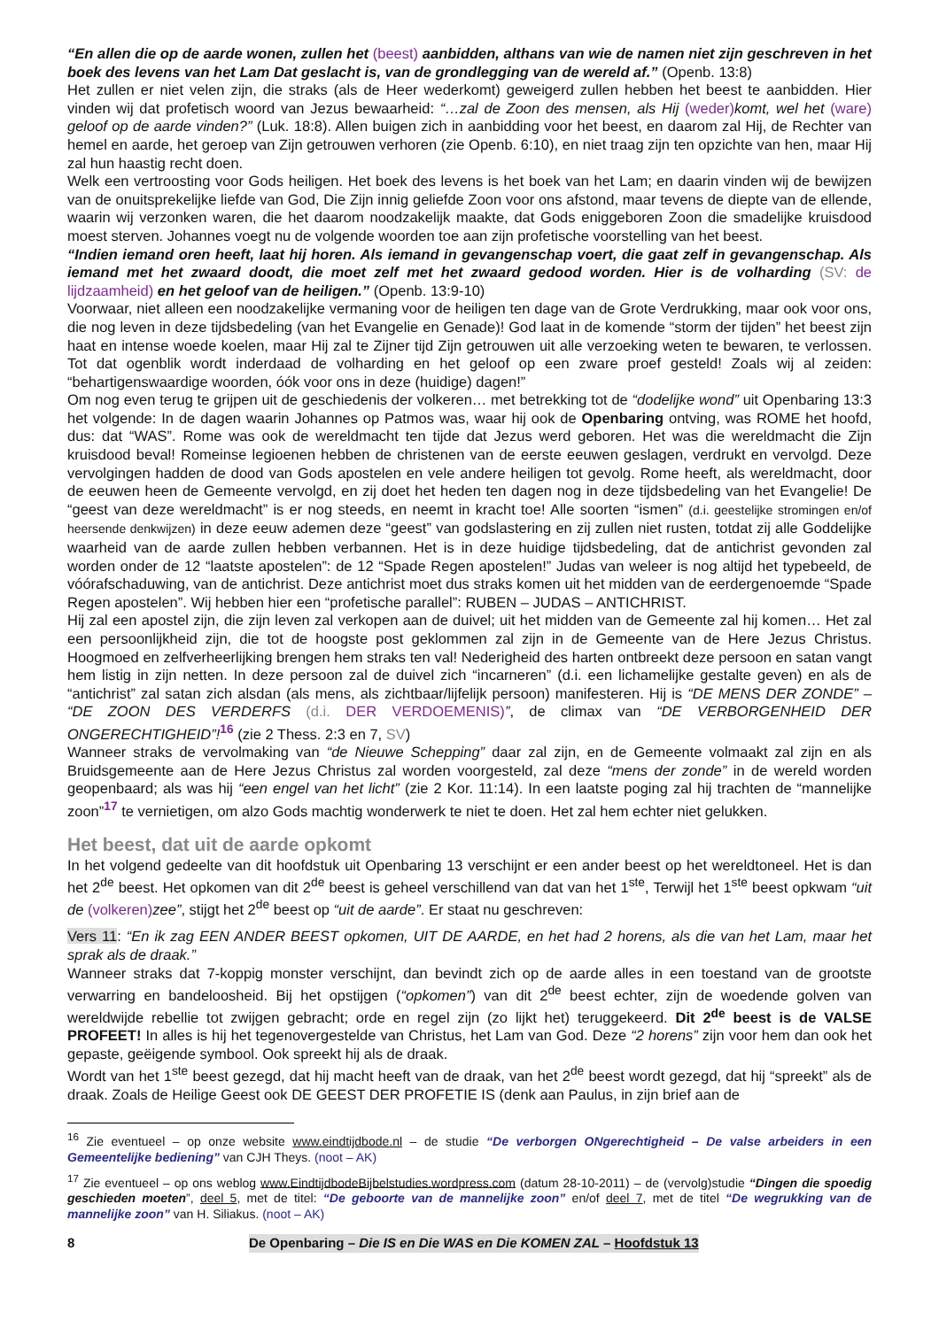“En allen die op de aarde wonen, zullen het (beest) aanbidden, althans van wie de namen niet zijn geschreven in het boek des levens van het Lam Dat geslacht is, van de grondlegging van de wereld af.” (Openb. 13:8)
Het zullen er niet velen zijn, die straks (als de Heer wederkomt) geweigerd zullen hebben het beest te aanbidden. Hier vinden wij dat profetisch woord van Jezus bewaarheid: “…zal de Zoon des mensen, als Hij (weder) komt, wel het (ware) geloof op de aarde vinden?” (Luk. 18:8). Allen buigen zich in aanbidding voor het beest, en daarom zal Hij, de Rechter van hemel en aarde, het geroep van Zijn getrouwen verhoren (zie Openb. 6:10), en niet traag zijn ten opzichte van hen, maar Hij zal hun haastig recht doen.
Welk een vertroosting voor Gods heiligen. Het boek des levens is het boek van het Lam; en daarin vinden wij de bewijzen van de onuitsprekelijke liefde van God, Die Zijn innig geliefde Zoon voor ons afstond, maar tevens de diepte van de ellende, waarin wij verzonken waren, die het daarom noodzakelijk maakte, dat Gods eniggeboren Zoon die smadelijke kruisdood moest sterven. Johannes voegt nu de volgende woorden toe aan zijn profetische voorstelling van het beest.
“Indien iemand oren heeft, laat hij horen. Als iemand in gevangenschap voert, die gaat zelf in gevangenschap. Als iemand met het zwaard doodt, die moet zelf met het zwaard gedood worden. Hier is de volharding (SV: de lijdzaamheid) en het geloof van de heiligen.” (Openb. 13:9-10)
Voorwaar, niet alleen een noodzakelijke vermaning voor de heiligen ten dage van de Grote Verdrukking, maar ook voor ons, die nog leven in deze tijdsbedeling (van het Evangelie en Genade)! God laat in de komende “storm der tijden” het beest zijn haat en intense woede koelen, maar Hij zal te Zijner tijd Zijn getrouwen uit alle verzoeking weten te bewaren, te verlossen. Tot dat ogenblik wordt inderdaad de volharding en het geloof op een zware proef gesteld! Zoals wij al zeiden: “behartigenswaardige woorden, óók voor ons in deze (huidige) dagen!”
Om nog even terug te grijpen uit de geschiedenis der volkeren… met betrekking tot de “dodelijke wond” uit Openbaring 13:3 het volgende: In de dagen waarin Johannes op Patmos was, waar hij ook de Openbaring ontving, was ROME het hoofd, dus: dat “WAS”. Rome was ook de wereldmacht ten tijde dat Jezus werd geboren. Het was die wereldmacht die Zijn kruisdood beval! Romeinse legioenen hebben de christenen van de eerste eeuwen geslagen, verdrukt en vervolgd. Deze vervolgingen hadden de dood van Gods apostelen en vele andere heiligen tot gevolg. Rome heeft, als wereldmacht, door de eeuwen heen de Gemeente vervolgd, en zij doet het heden ten dagen nog in deze tijdsbedeling van het Evangelie! De “geest van deze wereldmacht” is er nog steeds, en neemt in kracht toe! Alle soorten “ismen” (d.i. geestelijke stromingen en/of heersende denkwijzen) in deze eeuw ademen deze “geest” van godslastering en zij zullen niet rusten, totdat zij alle Goddelijke waarheid van de aarde zullen hebben verbannen. Het is in deze huidige tijdsbedeling, dat de antichrist gevonden zal worden onder de 12 “laatste apostelen”: de 12 “Spade Regen apostelen!” Judas van weleer is nog altijd het typebeeld, de vóórafschaduwing, van de antichrist. Deze antichrist moet dus straks komen uit het midden van de eerdergenoemde “Spade Regen apostelen”. Wij hebben hier een “profetische parallel”: RUBEN – JUDAS – ANTICHRIST.
Hij zal een apostel zijn, die zijn leven zal verkopen aan de duivel; uit het midden van de Gemeente zal hij komen… Het zal een persoonlijkheid zijn, die tot de hoogste post geklommen zal zijn in de Gemeente van de Here Jezus Christus. Hoogmoed en zelfverheerlijking brengen hem straks ten val! Nederigheid des harten ontbreekt deze persoon en satan vangt hem listig in zijn netten. In deze persoon zal de duivel zich “incarneren” (d.i. een lichamelijke gestalte geven) en als de “antichrist” zal satan zich alsdan (als mens, als zichtbaar/lijfelijk persoon) manifesteren. Hij is “DE MENS DER ZONDE” – “DE ZOON DES VERDERFS (d.i. DER VERDOEMENIS)”, de climax van “DE VERBORGENHEID DER ONGERECHTIGHEID”!<sup>16</sup> (zie 2 Thess. 2:3 en 7, SV)
Wanneer straks de vervolmaking van “de Nieuwe Schepping” daar zal zijn, en de Gemeente volmaakt zal zijn en als Bruidsgemeente aan de Here Jezus Christus zal worden voorgesteld, zal deze “mens der zonde” in de wereld worden geopenbaard; als was hij “een engel van het licht” (zie 2 Kor. 11:14). In een laatste poging zal hij trachten de “mannelijke zoon”<sup>17</sup> te vernietigen, om alzo Gods machtig wonderwerk te niet te doen. Het zal hem echter niet gelukken.
Het beest, dat uit de aarde opkomt
In het volgend gedeelte van dit hoofdstuk uit Openbaring 13 verschijnt er een ander beest op het wereldtoneel. Het is dan het 2<sup>de</sup> beest. Het opkomen van dit 2<sup>de</sup> beest is geheel verschillend van dat van het 1<sup>ste</sup>, Terwijl het 1<sup>ste</sup> beest opkwam “uit de (volkeren) zee”, stijgt het 2<sup>de</sup> beest op “uit de aarde”. Er staat nu geschreven:
Vers 11: “En ik zag EEN ANDER BEEST opkomen, UIT DE AARDE, en het had 2 horens, als die van het Lam, maar het sprak als de draak.”
Wanneer straks dat 7-koppig monster verschijnt, dan bevindt zich op de aarde alles in een toestand van de grootste verwarring en bandeloosheid. Bij het opstijgen (“opkomen”) van dit 2<sup>de</sup> beest echter, zijn de woedende golven van wereldwijde rebellie tot zwijgen gebracht; orde en regel zijn (zo lijkt het) teruggekeerd. Dit 2<sup>de</sup> beest is de VALSE PROFEET! In alles is hij het tegenovergestelde van Christus, het Lam van God. Deze “2 horens” zijn voor hem dan ook het gepaste, geëigende symbool. Ook spreekt hij als de draak.
Wordt van het 1<sup>ste</sup> beest gezegd, dat hij macht heeft van de draak, van het 2<sup>de</sup> beest wordt gezegd, dat hij “spreekt” als de draak. Zoals de Heilige Geest ook DE GEEST DER PROFETIE IS (denk aan Paulus, in zijn brief aan de
<sup>16</sup> Zie eventueel – op onze website www.eindtijdbode.nl – de studie “De verborgen ONgerechtigheid – De valse arbeiders in een Gemeentelijke bediening” van CJH Theys. (noot – AK)
<sup>17</sup> Zie eventueel – op ons weblog www.EindtijdbodeBijbelstudies.wordpress.com (datum 28-10-2011) – de (vervolg)studie “Dingen die spoedig geschieden moeten”, deel 5, met de titel: “De geboorte van de mannelijke zoon” en/of deel 7, met de titel “De wegrukking van de mannelijke zoon” van H. Siliakus. (noot – AK)
8 De Openbaring – Die IS en Die WAS en Die KOMEN ZAL – Hoofdstuk 13